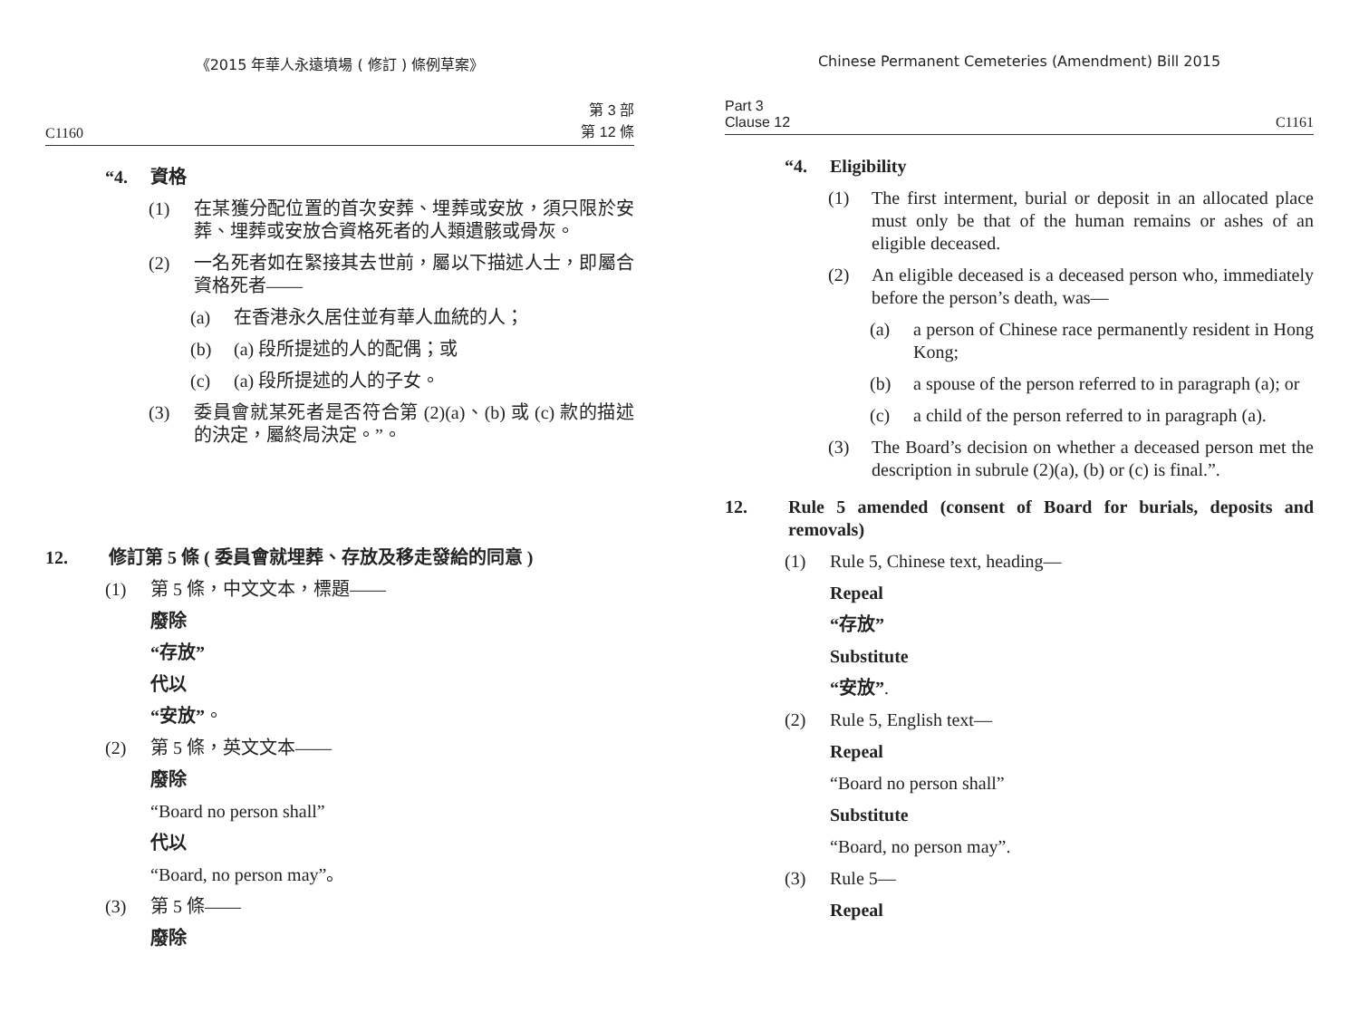《2015 年華人永遠墳場 ( 修訂 ) 條例草案》
C1160 第 3 部
第 12 條
“4. 資格
(1) 在某獲分配位置的首次安葬、埋葬或安放，須只限於安葬、埋葬或安放合資格死者的人類遺骸或骨灰。
(2) 一名死者如在緊接其去世前，屬以下描述人士，即屬合資格死者——
(a) 在香港永久居住並有華人血統的人；
(b) (a) 段所提述的人的配偶；或
(c) (a) 段所提述的人的子女。
(3) 委員會就某死者是否符合第 (2)(a)、(b) 或 (c) 款的描述的決定，屬終局決定。”。
12. 修訂第 5 條 ( 委員會就埋葬、存放及移走發給的同意 )
(1) 第 5 條，中文文本，標題——
廢除
“存放”
代以
“安放”。
(2) 第 5 條，英文文本——
廢除
“Board no person shall”
代以
“Board, no person may”。
(3) 第 5 條——
廢除
Chinese Permanent Cemeteries (Amendment) Bill 2015
Part 3
Clause 12 C1161
“4. Eligibility
(1) The first interment, burial or deposit in an allocated place must only be that of the human remains or ashes of an eligible deceased.
(2) An eligible deceased is a deceased person who, immediately before the person’s death, was—
(a) a person of Chinese race permanently resident in Hong Kong;
(b) a spouse of the person referred to in paragraph (a); or
(c) a child of the person referred to in paragraph (a).
(3) The Board’s decision on whether a deceased person met the description in subrule (2)(a), (b) or (c) is final.”.
12. Rule 5 amended (consent of Board for burials, deposits and removals)
(1) Rule 5, Chinese text, heading—
Repeal
“存放”
Substitute
“安放”.
(2) Rule 5, English text—
Repeal
“Board no person shall”
Substitute
“Board, no person may”.
(3) Rule 5—
Repeal